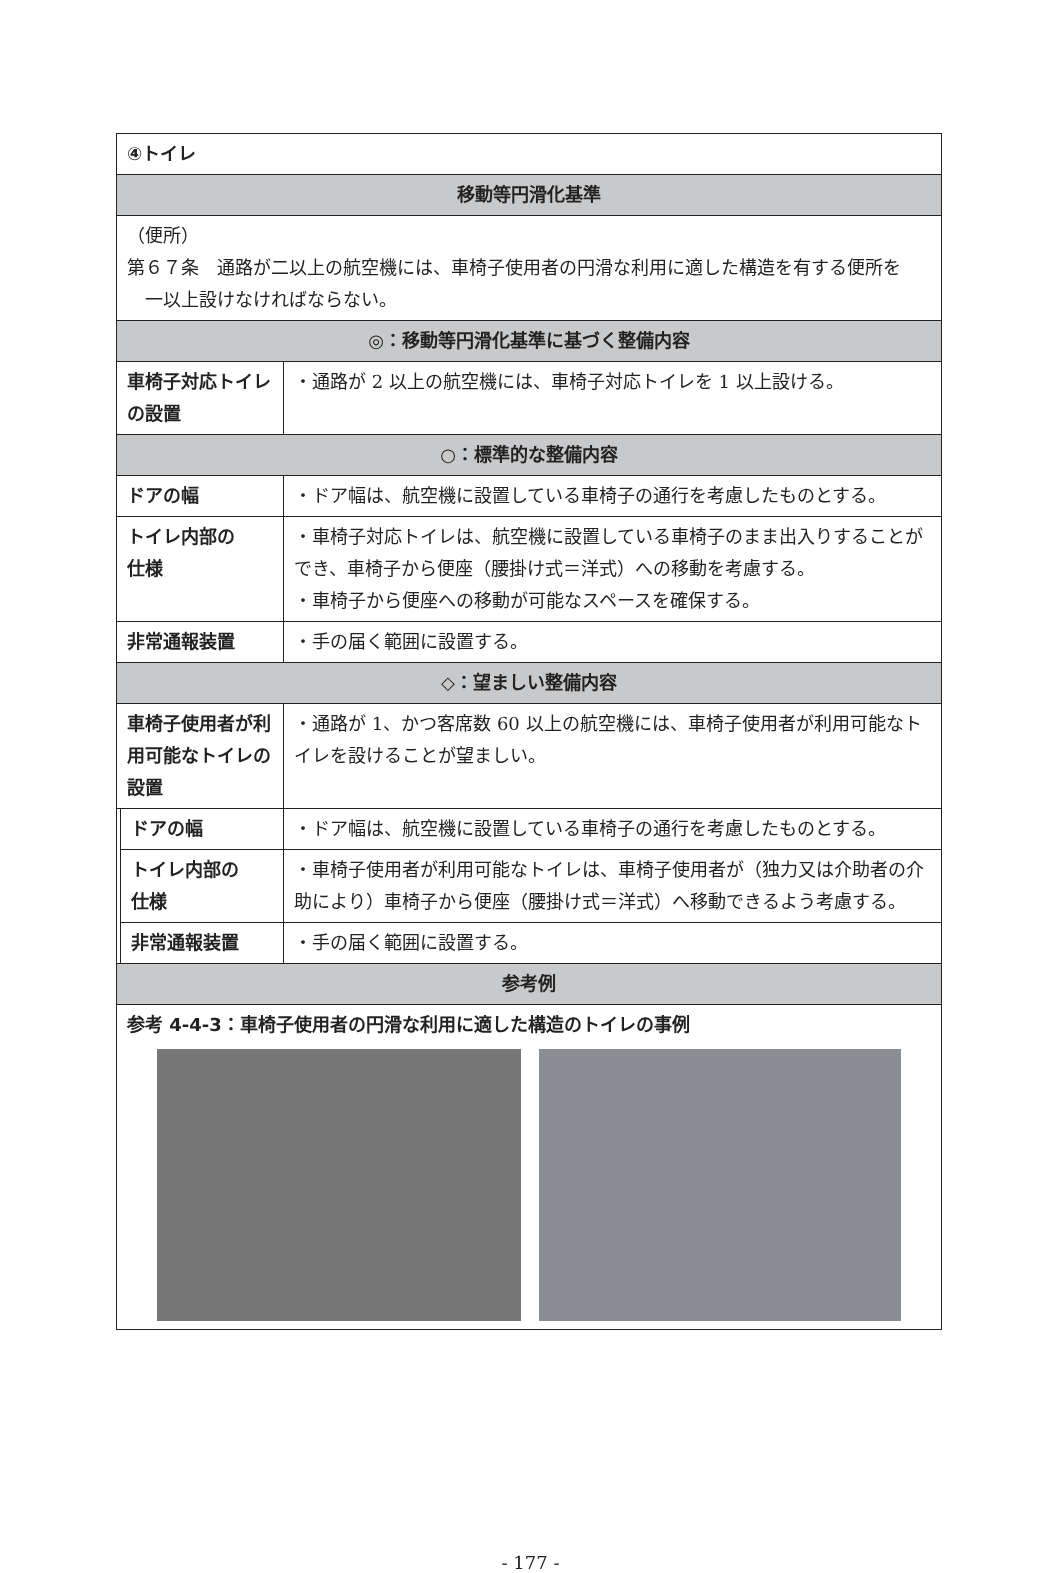| ④トイレ | | |
| 移動等円滑化基準 | | |
| （便所） 第６７条 通路が二以上の航空機には、車椅子使用者の円滑な利用に適した構造を有する便所を 一以上設けなければならない。 | | |
| ◎：移動等円滑化基準に基づく整備内容 | | |
| 車椅子対応トイレの設置 | | ・通路が 2 以上の航空機には、車椅子対応トイレを 1 以上設ける。 |
| ○：標準的な整備内容 | | |
| ドアの幅 | | ・ドア幅は、航空機に設置している車椅子の通行を考慮したものとする。 |
| トイレ内部の 仕様 | | ・車椅子対応トイレは、航空機に設置している車椅子のまま出入りすることができ、車椅子から便座（腰掛け式＝洋式）への移動を考慮する。 ・車椅子から便座への移動が可能なスペースを確保する。 |
| 非常通報装置 | | ・手の届く範囲に設置する。 |
| ◇：望ましい整備内容 | | |
| 車椅子使用者が利用可能なトイレの設置 | | ・通路が 1、かつ客席数 60 以上の航空機には、車椅子使用者が利用可能なトイレを設けることが望ましい。 |
| | ドアの幅 | ・ドア幅は、航空機に設置している車椅子の通行を考慮したものとする。 |
| | トイレ内部の 仕様 | ・車椅子使用者が利用可能なトイレは、車椅子使用者が（独力又は介助者の介助により）車椅子から便座（腰掛け式＝洋式）へ移動できるよう考慮する。 |
| | 非常通報装置 | ・手の届く範囲に設置する。 |
| 参考例 | | |
| 参考 4-4-3：車椅子使用者の円滑な利用に適した構造のトイレの事例 | | |
- 177 -